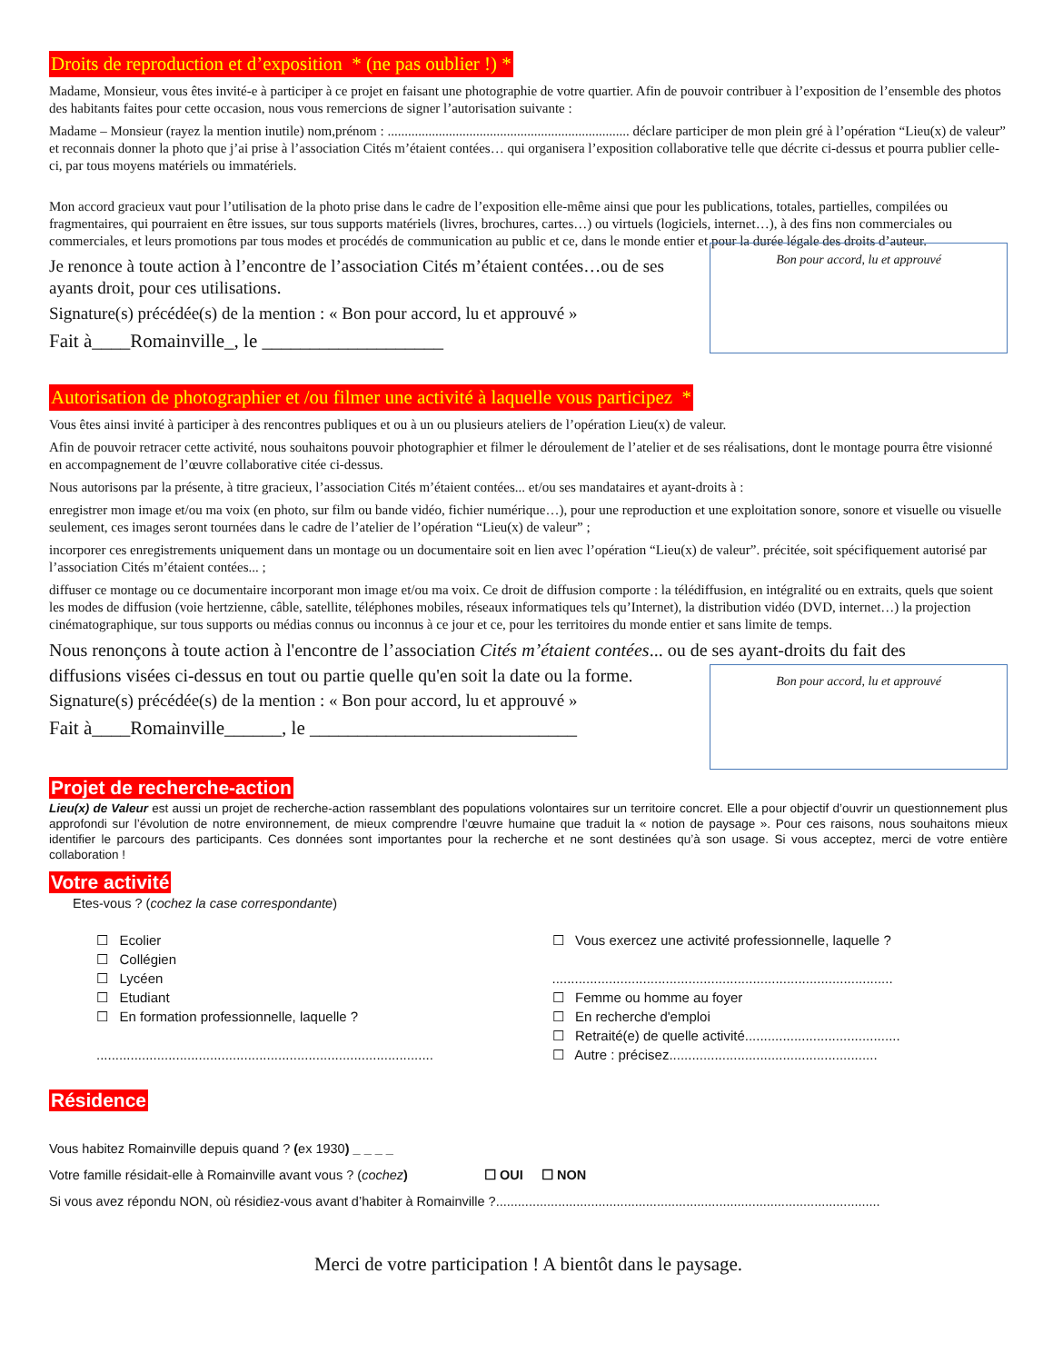Droits de reproduction et d’exposition * (ne pas oublier !) *
Madame, Monsieur, vous êtes invité-e à participer à ce projet en faisant une photographie de votre quartier. Afin de pouvoir contribuer à l’exposition de l’ensemble des photos des habitants faites pour cette occasion, nous vous remercions de signer l’autorisation suivante :
Madame – Monsieur (rayez la mention inutile) nom,prénom : ....................................................................... déclare participer de mon plein gré à l’opération “Lieu(x) de valeur” et reconnais donner la photo que j’ai prise à l’association Cités m’étaient contées… qui organisera l’exposition collaborative telle que décrite ci-dessus et pourra publier celle-ci, par tous moyens matériels ou immatériels.
Mon accord gracieux vaut pour l’utilisation de la photo prise dans le cadre de l’exposition elle-même ainsi que pour les publications, totales, partielles, compilées ou fragmentaires, qui pourraient en être issues, sur tous supports matériels (livres, brochures, cartes…) ou virtuels (logiciels, internet…), à des fins non commerciales ou commerciales, et leurs promotions par tous modes et procédés de communication au public et ce, dans le monde entier et pour la durée légale des droits d’auteur.
Je renonce à toute action à l’encontre de l’association Cités m’étaient contées…ou de ses ayants droit, pour ces utilisations.
Signature(s) précédée(s) de la mention : « Bon pour accord, lu et approuvé »
Fait à____Romainville_, le ___________________
Bon pour accord, lu et approuvé
Autorisation de photographier et /ou filmer une activité à laquelle vous participez *
Vous êtes ainsi invité à participer à des rencontres publiques et ou à un ou plusieurs ateliers de l’opération Lieu(x) de valeur.
Afin de pouvoir retracer cette activité, nous souhaitons pouvoir photographier et filmer le déroulement de l’atelier et de ses réalisations, dont le montage pourra être visionné en accompagnement de l’œuvre collaborative citée ci-dessus.
Nous autorisons par la présente, à titre gracieux, l’association Cités m’étaient contées... et/ou ses mandataires et ayant-droits à :
enregistrer mon image et/ou ma voix (en photo, sur film ou bande vidéo, fichier numérique…), pour une reproduction et une exploitation sonore, sonore et visuelle ou visuelle seulement, ces images seront tournées dans le cadre de l’atelier de l’opération “Lieu(x) de valeur” ;
incorporer ces enregistrements uniquement dans un montage ou un documentaire soit en lien avec l’opération “Lieu(x) de valeur”. précitée, soit spécifiquement autorisé par l’association Cités m’étaient contées... ;
diffuser ce montage ou ce documentaire incorporant mon image et/ou ma voix. Ce droit de diffusion comporte : la télédiffusion, en intégralité ou en extraits, quels que soient les modes de diffusion (voie hertzienne, câble, satellite, téléphones mobiles, réseaux informatiques tels qu’Internet), la distribution vidéo (DVD, internet…) la projection cinématographique, sur tous supports ou médias connus ou inconnus à ce jour et ce, pour les territoires du monde entier et sans limite de temps.
Nous renonçons à toute action à l'encontre de l’association Cités m’étaient contées... ou de ses ayant-droits du fait des
diffusions visées ci-dessus en tout ou partie quelle qu'en soit la date ou la forme.
Signature(s) précédée(s) de la mention : « Bon pour accord, lu et approuvé »
Fait à____Romainville______, le ____________________________
Bon pour accord, lu et approuvé
Projet de recherche-action
Lieu(x) de Valeur est aussi un projet de recherche-action rassemblant des populations volontaires sur un territoire concret. Elle a pour objectif d’ouvrir un questionnement plus approfondi sur l’évolution de notre environnement, de mieux comprendre l’œuvre humaine que traduit la « notion de paysage ». Pour ces raisons, nous souhaitons mieux identifier le parcours des participants. Ces données sont importantes pour la recherche et ne sont destinées qu’à son usage. Si vous acceptez, merci de votre entière collaboration !
Votre activité
Etes-vous ? (cochez la case correspondante)
☐ Ecolier
☐ Collégien
☐ Lycéen
☐ Etudiant
☐ En formation professionnelle, laquelle ?
.........................................................................................
☐ Vous exercez une activité professionnelle, laquelle ?
..........................................................................................
☐ Femme ou homme au foyer
☐ En recherche d'emploi
☐ Retraité(e) de quelle activité.........................................
☐ Autre : précisez.......................................................
Résidence
Vous habitez Romainville depuis quand ? (ex 1930) _ _ _ _
Votre famille résidait-elle à Romainville avant vous ? (cochez) ☐ OUI ☐ NON
Si vous avez répondu NON, où résidiez-vous avant d’habiter à Romainville ?.........................................................................................................
Merci de votre participation ! A bientôt dans le paysage.